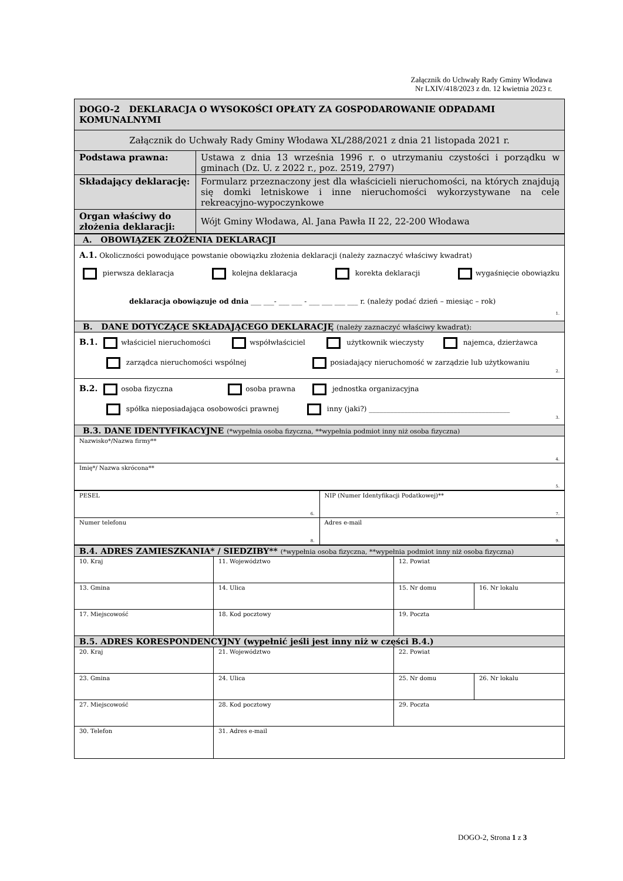Załącznik do Uchwały Rady Gminy Włodawa
Nr LXIV/418/2023 z dn. 12 kwietnia 2023 r.
| DOGO-2 DEKLARACJA O WYSOKOŚCI OPŁATY ZA GOSPODAROWANIE ODPADAMI KOMUNALNYMI | |
| Załącznik do Uchwały Rady Gminy Włodawa XL/288/2021 z dnia 21 listopada 2021 r. | |
| Podstawa prawna: | Ustawa z dnia 13 września 1996 r. o utrzymaniu czystości i porządku w gminach (Dz. U. z 2022 r., poz. 2519, 2797) |
| Składający deklarację: | Formularz przeznaczony jest dla właścicieli nieruchomości, na których znajdują się domki letniskowe i inne nieruchomości wykorzystywane na cele rekreacyjno-wypoczynkowe |
| Organ właściwy do złożenia deklaracji: | Wójt Gminy Włodawa, Al. Jana Pawła II 22, 22-200 Włodawa |
| A. OBOWIĄZEK ZŁOŻENIA DEKLARACJI |
| A.1. Okoliczności powodujące powstanie obowiązku złożenia deklaracji (należy zaznaczyć właściwy kwadrat) pierwsza deklaracja kolejna deklaracja korekta deklaracji wygaśnięcie obowiązku deklaracja obowiązuje od dnia ___ ___- ___ ___ - ___ ___ ___ ___ r. (należy podać dzień – miesiąc – rok) 1. |
| B. DANE DOTYCZĄCE SKŁADAJĄCEGO DEKLARACJĘ (należy zaznaczyć właściwy kwadrat): |
| B.1. właściciel nieruchomości współwłaściciel użytkownik wieczysty najemca, dzierżawca zarządca nieruchomości wspólnej posiadający nieruchomość w zarządzie lub użytkowaniu 2. |
| B.2. osoba fizyczna osoba prawna jednostka organizacyjna spółka nieposiadająca osobowości prawnej inny (jaki?) ________________________________________ 3. |
| B.3. DANE IDENTYFIKACYJNE (*wypełnia osoba fizyczna, **wypełnia podmiot inny niż osoba fizyczna) |
| Nazwisko*/Nazwa firmy** 4. |
| Imię*/ Nazwa skrócona** 5. |
| PESEL 6. | NIP (Numer Identyfikacji Podatkowej)** 7. |
| Numer telefonu 8. | Adres e-mail 9. |
| B.4. ADRES ZAMIESZKANIA* / SIEDZIBY** (*wypełnia osoba fizyczna, **wypełnia podmiot inny niż osoba fizyczna) | | | |
| 10. Kraj | 11. Województwo | 12. Powiat | |
| 13. Gmina | 14. Ulica | 15. Nr domu | 16. Nr lokalu |
| 17. Miejscowość | 18. Kod pocztowy | 19. Poczta | |
| B.5. ADRES KORESPONDENCYJNY (wypełnić jeśli jest inny niż w części B.4.) | | | |
| 20. Kraj | 21. Województwo | 22. Powiat | |
| 23. Gmina | 24. Ulica | 25. Nr domu | 26. Nr lokalu |
| 27. Miejscowość | 28. Kod pocztowy | 29. Poczta | |
| 30. Telefon | 31. Adres e-mail | | |
DOGO-2, Strona 1 z 3